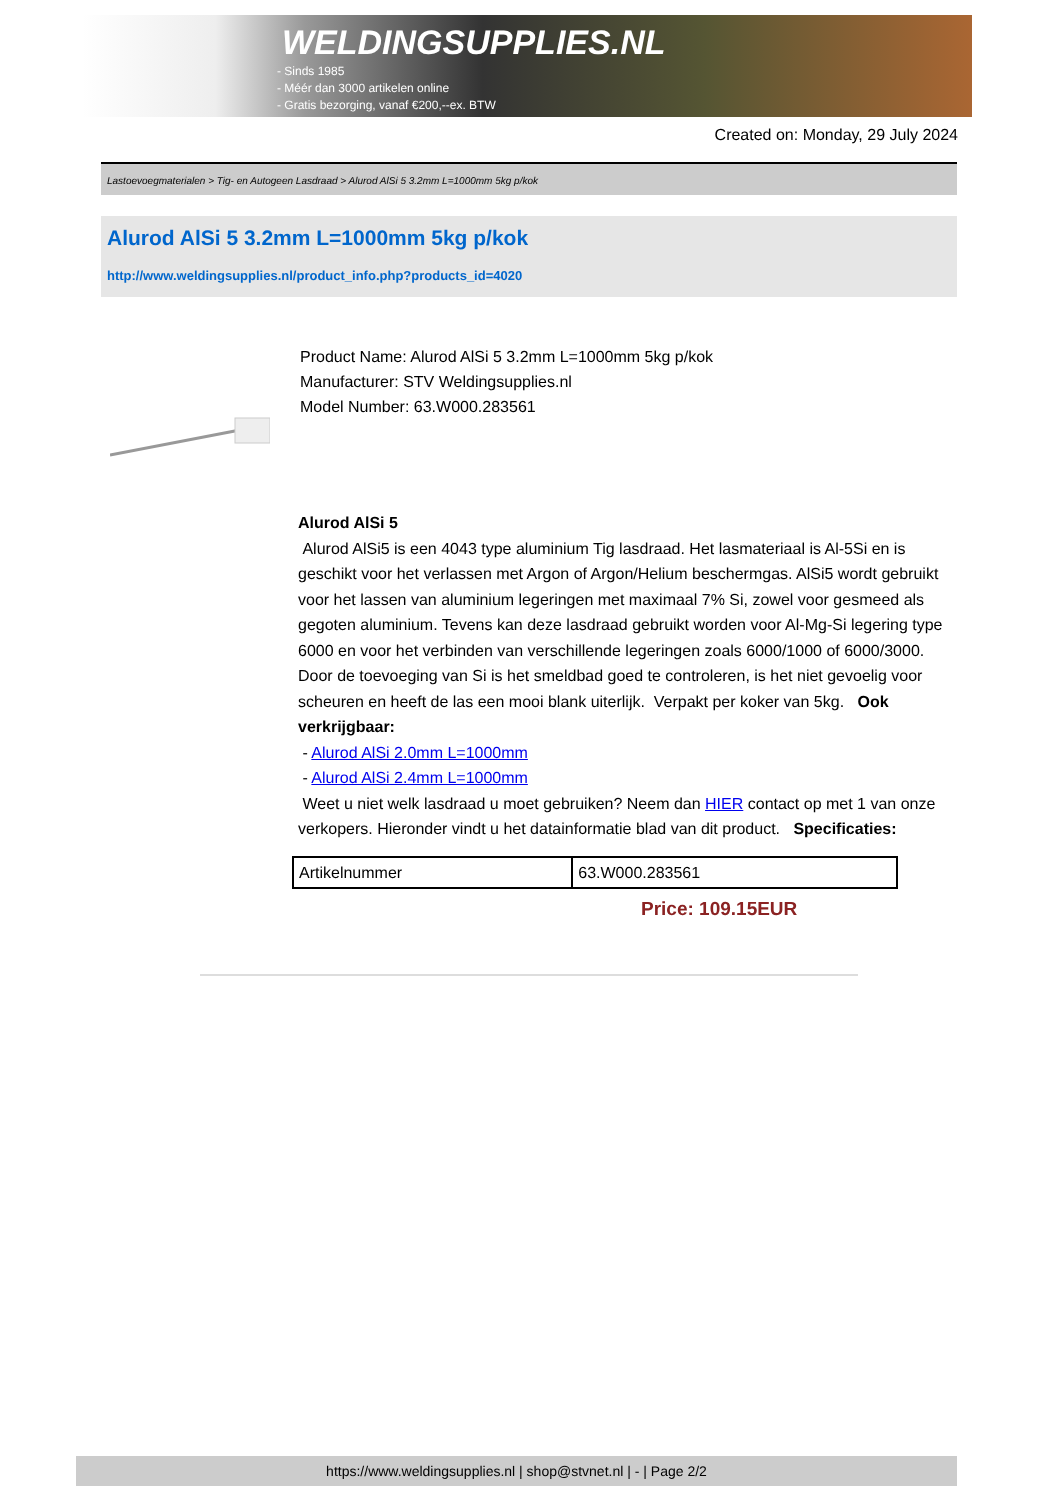WELDINGSUPPLIES.NL
- Sinds 1985
- Méér dan 3000 artikelen online
- Gratis bezorging, vanaf €200,--ex. BTW
Created on: Monday, 29 July 2024
Lastoevoegmaterialen > Tig- en Autogeen Lasdraad > Alurod AlSi 5 3.2mm L=1000mm 5kg p/kok
Alurod AlSi 5 3.2mm L=1000mm 5kg p/kok
http://www.weldingsupplies.nl/product_info.php?products_id=4020
Product Name: Alurod AlSi 5 3.2mm L=1000mm 5kg p/kok
Manufacturer: STV Weldingsupplies.nl
Model Number: 63.W000.283561
Alurod AlSi 5
Alurod AlSi5 is een 4043 type aluminium Tig lasdraad. Het lasmateriaal is Al-5Si en is geschikt voor het verlassen met Argon of Argon/Helium beschermgas. AlSi5 wordt gebruikt voor het lassen van aluminium legeringen met maximaal 7% Si, zowel voor gesmeed als gegoten aluminium. Tevens kan deze lasdraad gebruikt worden voor Al-Mg-Si legering type 6000 en voor het verbinden van verschillende legeringen zoals 6000/1000 of 6000/3000. Door de toevoeging van Si is het smeldbad goed te controleren, is het niet gevoelig voor scheuren en heeft de las een mooi blank uiterlijk. Verpakt per koker van 5kg. Ook verkrijgbaar:
- Alurod AlSi 2.0mm L=1000mm
- Alurod AlSi 2.4mm L=1000mm
Weet u niet welk lasdraad u moet gebruiken? Neem dan HIER contact op met 1 van onze verkopers. Hieronder vindt u het datainformatie blad van dit product. Specificaties:
| Artikelnummer | 63.W000.283561 |
Price: 109.15EUR
https://www.weldingsupplies.nl | shop@stvnet.nl | - | Page 2/2